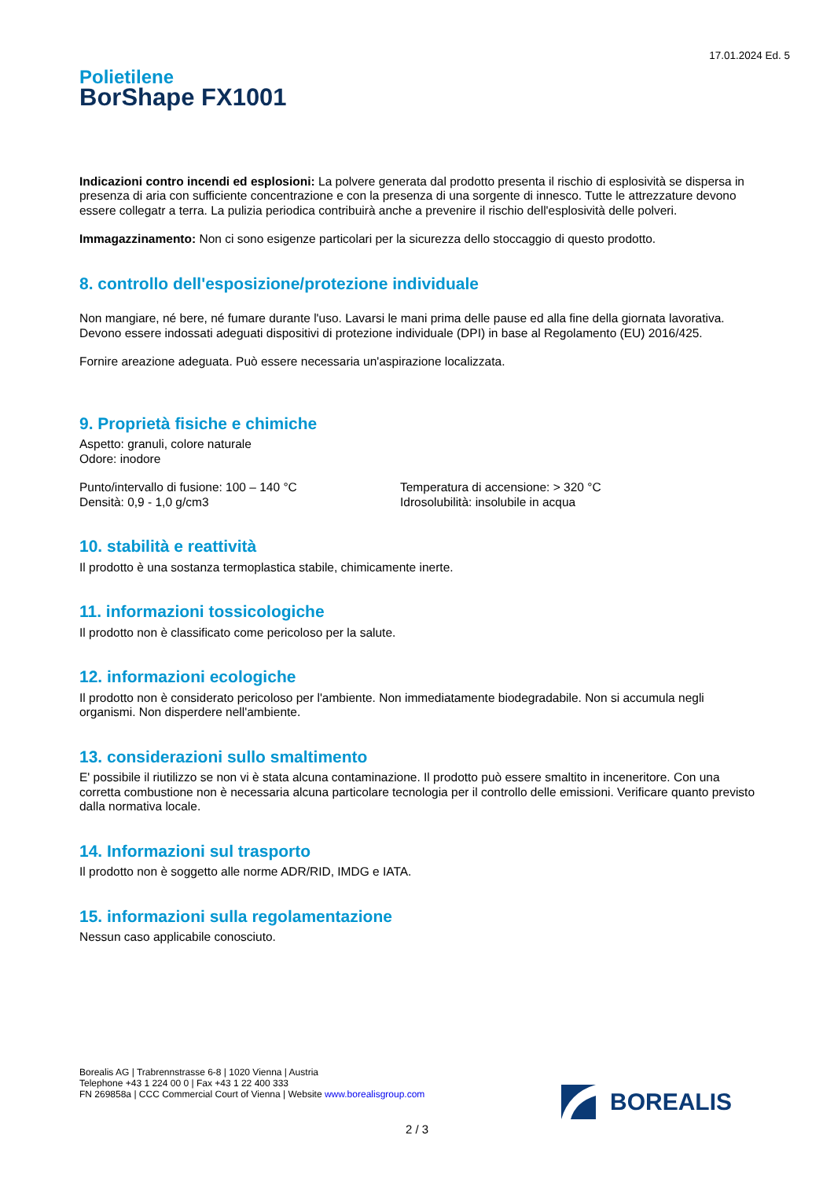17.01.2024 Ed. 5
Polietilene
BorShape FX1001
Indicazioni contro incendi ed esplosioni: La polvere generata dal prodotto presenta il rischio di esplosività se dispersa in presenza di aria con sufficiente concentrazione e con la presenza di una sorgente di innesco. Tutte le attrezzature devono essere collegatr a terra. La pulizia periodica contribuirà anche a prevenire il rischio dell'esplosività delle polveri.
Immagazzinamento: Non ci sono esigenze particolari per la sicurezza dello stoccaggio di questo prodotto.
8. controllo dell'esposizione/protezione individuale
Non mangiare, né bere, né fumare durante l'uso. Lavarsi le mani prima delle pause ed alla fine della giornata lavorativa. Devono essere indossati adeguati dispositivi di protezione individuale (DPI) in base al Regolamento (EU) 2016/425.
Fornire areazione adeguata. Può essere necessaria un'aspirazione localizzata.
9. Proprietà fisiche e chimiche
Aspetto: granuli, colore naturale
Odore: inodore
Punto/intervallo di fusione: 100 – 140 °C
Densità: 0,9 - 1,0 g/cm3
Temperatura di accensione: > 320 °C
Idrosolubilità: insolubile in acqua
10. stabilità e reattività
Il prodotto è una sostanza termoplastica stabile, chimicamente inerte.
11. informazioni tossicologiche
Il prodotto non è classificato come pericoloso per la salute.
12. informazioni ecologiche
Il prodotto non è considerato pericoloso per l'ambiente. Non immediatamente biodegradabile. Non si accumula negli organismi. Non disperdere nell'ambiente.
13. considerazioni sullo smaltimento
E' possibile il riutilizzo se non vi è stata alcuna contaminazione. Il prodotto può essere smaltito in inceneritore. Con una corretta combustione non è necessaria alcuna particolare tecnologia per il controllo delle emissioni. Verificare quanto previsto dalla normativa locale.
14. Informazioni sul trasporto
Il prodotto non è soggetto alle norme ADR/RID, IMDG e IATA.
15. informazioni sulla regolamentazione
Nessun caso applicabile conosciuto.
Borealis AG | Trabrennstrasse 6-8 | 1020 Vienna | Austria
Telephone +43 1 224 00 0 | Fax +43 1 22 400 333
FN 269858a | CCC Commercial Court of Vienna | Website www.borealisgroup.com
BOREALIS
2 / 3